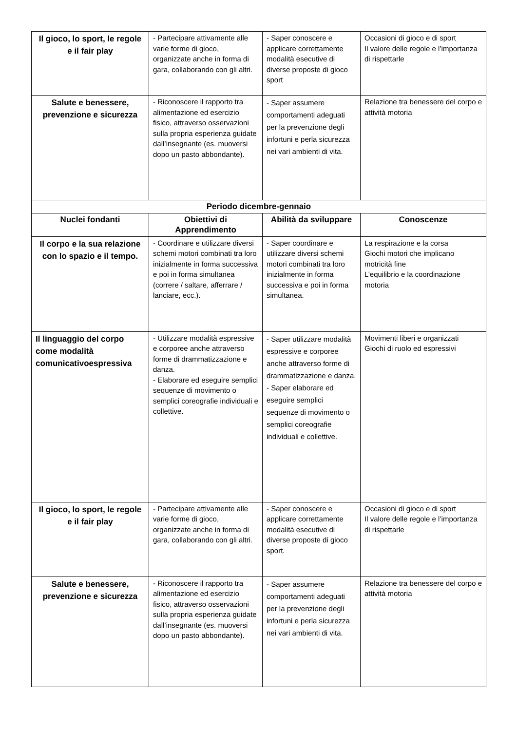| Il gioco, lo sport, le regole e il fair play | - Partecipare attivamente alle varie forme di gioco, organizzate anche in forma di gara, collaborando con gli altri. | - Saper conoscere e applicare correttamente modalità esecutive di diverse proposte di gioco sport | Occasioni di gioco e di sport Il valore delle regole e l’importanza di rispettarle |
| Salute e benessere, prevenzione e sicurezza | - Riconoscere il rapporto tra alimentazione ed esercizio fisico, attraverso osservazioni sulla propria esperienza guidate dall’insegnante (es. muoversi dopo un pasto abbondante). | - Saper assumere comportamenti adeguati per la prevenzione degli infortuni e perla sicurezza nei vari ambienti di vita. | Relazione tra benessere del corpo e attività motoria |
| Periodo dicembre-gennaio | | | |
| Nuclei fondanti | Obiettivi di Apprendimento | Abilità da sviluppare | Conoscenze |
| Il corpo e la sua relazione con lo spazio e il tempo. | - Coordinare e utilizzare diversi schemi motori combinati tra loro inizialmente in forma successiva e poi in forma simultanea (correre / saltare, afferrare / lanciare, ecc.). | - Saper coordinare e utilizzare diversi schemi motori combinati tra loro inizialmente in forma successiva e poi in forma simultanea. | La respirazione e la corsa Giochi motori che implicano motricità fine L’equilibrio e la coordinazione motoria |
| Il linguaggio del corpo come modalità comunicativoespressiva | - Utilizzare modalità espressive e corporee anche attraverso forme di drammatizzazione e danza. - Elaborare ed eseguire semplici sequenze di movimento o semplici coreografie individuali e collettive. | - Saper utilizzare modalità espressive e corporee anche attraverso forme di drammatizzazione e danza. - Saper elaborare ed eseguire semplici sequenze di movimento o semplici coreografie individuali e collettive. | Movimenti liberi e organizzati Giochi di ruolo ed espressivi |
| Il gioco, lo sport, le regole e il fair play | - Partecipare attivamente alle varie forme di gioco, organizzate anche in forma di gara, collaborando con gli altri. | - Saper conoscere e applicare correttamente modalità esecutive di diverse proposte di gioco sport. | Occasioni di gioco e di sport Il valore delle regole e l’importanza di rispettarle |
| Salute e benessere, prevenzione e sicurezza | - Riconoscere il rapporto tra alimentazione ed esercizio fisico, attraverso osservazioni sulla propria esperienza guidate dall’insegnante (es. muoversi dopo un pasto abbondante). | - Saper assumere comportamenti adeguati per la prevenzione degli infortuni e perla sicurezza nei vari ambienti di vita. | Relazione tra benessere del corpo e attività motoria |